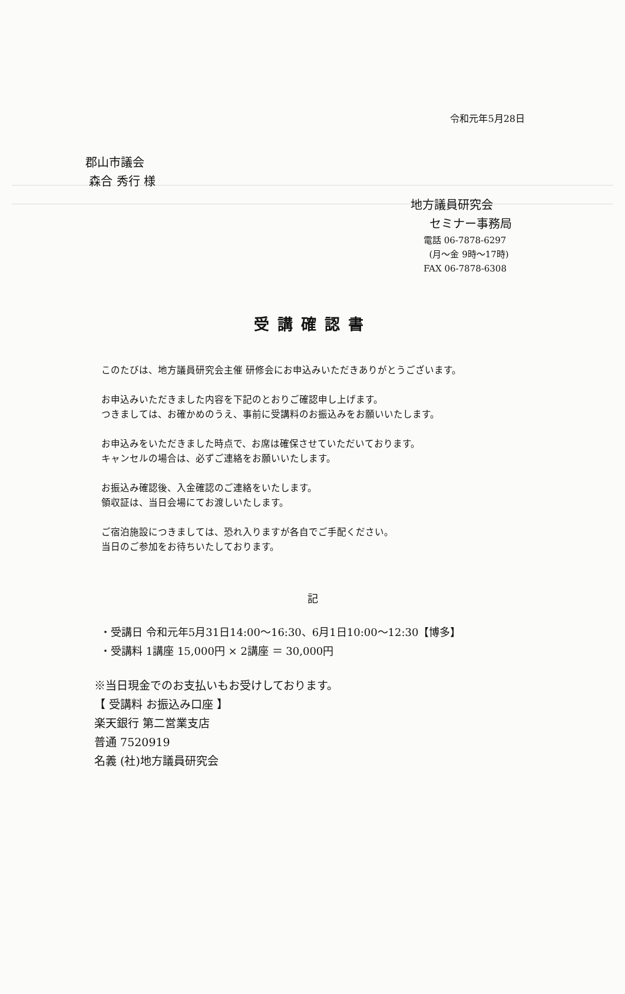令和元年5月28日
郡山市議会
森合 秀行 様
地方議員研究会
セミナー事務局
電話 06-7878-6297
(月～金 9時～17時)
FAX 06-7878-6308
受講確認書
このたびは、地方議員研究会主催 研修会にお申込みいただきありがとうございます。
お申込みいただきました内容を下記のとおりご確認申し上げます。
つきましては、お確かめのうえ、事前に受講料のお振込みをお願いいたします。
お申込みをいただきました時点で、お席は確保させていただいております。
キャンセルの場合は、必ずご連絡をお願いいたします。
お振込み確認後、入金確認のご連絡をいたします。
領収証は、当日会場にてお渡しいたします。
ご宿泊施設につきましては、恐れ入りますが各自でご手配ください。
当日のご参加をお待ちいたしております。
記
・受講日 令和元年5月31日14:00～16:30、6月1日10:00～12:30【博多】
・受講料 1講座 15,000円 × 2講座 ＝ 30,000円
※当日現金でのお支払いもお受けしております。
【 受講料 お振込み口座 】
楽天銀行 第二営業支店
普通 7520919
名義 (社)地方議員研究会